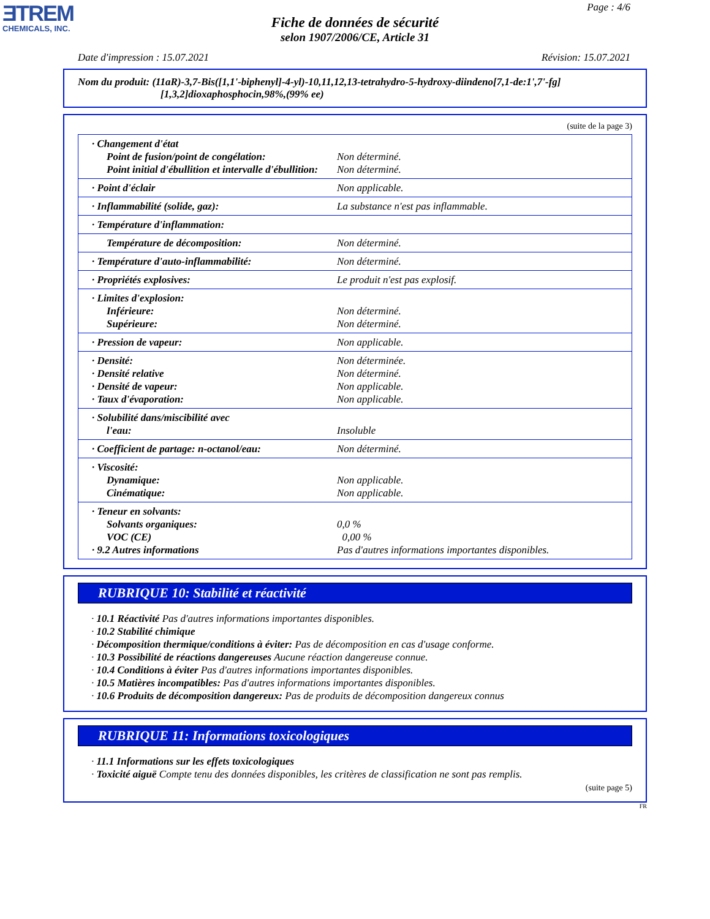ƎTREM
CHEMICALS, INC.
Page : 4/6
Fiche de données de sécurité
selon 1907/2006/CE, Article 31
Date d'impression : 15.07.2021 Révision: 15.07.2021
Nom du produit: (11aR)-3,7-Bis([1,1'-biphenyl]-4-yl)-10,11,12,13-tetrahydro-5-hydroxy-diindeno[7,1-de:1',7'-fg]
[1,3,2]dioxaphosphocin,98%,(99% ee)
(suite de la page 3)
| · Changement d'état Point de fusion/point de congélation: Point initial d'ébullition et intervalle d'ébullition: | Non déterminé. Non déterminé. |
| · Point d'éclair | Non applicable. |
| · Inflammabilité (solide, gaz): | La substance n'est pas inflammable. |
| · Température d'inflammation: | |
| Température de décomposition: | Non déterminé. |
| · Température d'auto-inflammabilité: | Non déterminé. |
| · Propriétés explosives: | Le produit n'est pas explosif. |
| · Limites d'explosion: Inférieure: Supérieure: | Non déterminé. Non déterminé. |
| · Pression de vapeur: | Non applicable. |
| · Densité: · Densité relative · Densité de vapeur: · Taux d'évaporation: | Non déterminée. Non déterminé. Non applicable. Non applicable. |
| · Solubilité dans/miscibilité avec l'eau: | Insoluble |
| · Coefficient de partage: n-octanol/eau: | Non déterminé. |
| · Viscosité: Dynamique: Cinématique: | Non applicable. Non applicable. |
| · Teneur en solvants: Solvants organiques: VOC (CE) · 9.2 Autres informations | 0,0 % 0,00 % Pas d'autres informations importantes disponibles. |
RUBRIQUE 10: Stabilité et réactivité
· 10.1 Réactivité Pas d'autres informations importantes disponibles.
· 10.2 Stabilité chimique
· Décomposition thermique/conditions à éviter: Pas de décomposition en cas d'usage conforme.
· 10.3 Possibilité de réactions dangereuses Aucune réaction dangereuse connue.
· 10.4 Conditions à éviter Pas d'autres informations importantes disponibles.
· 10.5 Matières incompatibles: Pas d'autres informations importantes disponibles.
· 10.6 Produits de décomposition dangereux: Pas de produits de décomposition dangereux connus
RUBRIQUE 11: Informations toxicologiques
· 11.1 Informations sur les effets toxicologiques
· Toxicité aiguë Compte tenu des données disponibles, les critères de classification ne sont pas remplis.
(suite page 5)
FR